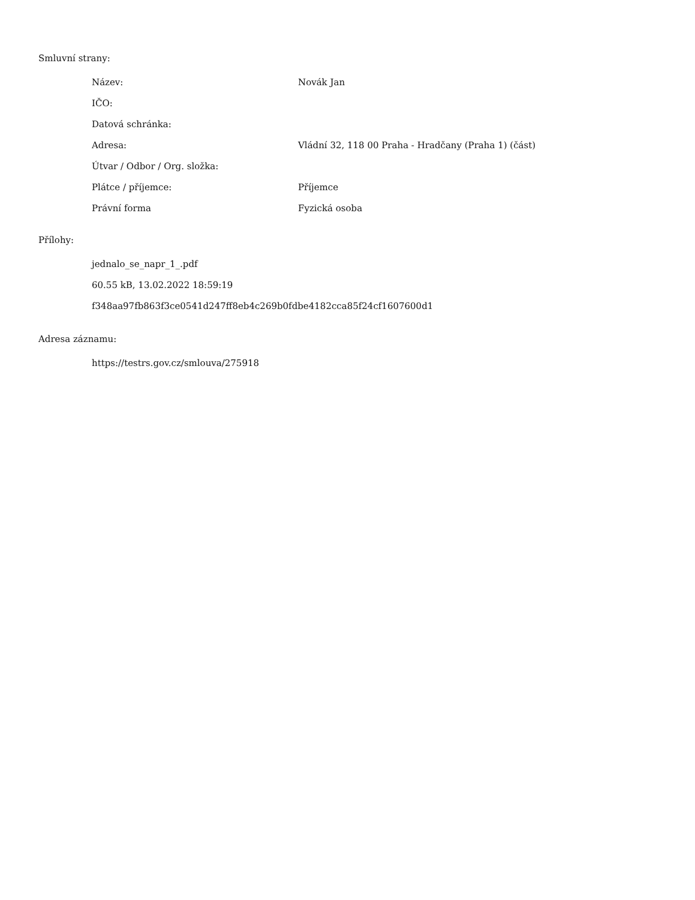Smluvní strany:
| Název: | Novák Jan |
| IČO: | |
| Datová schránka: | |
| Adresa: | Vládní 32, 118 00 Praha - Hradčany (Praha 1) (část) |
| Útvar / Odbor / Org. složka: | |
| Plátce / příjemce: | Příjemce |
| Právní forma | Fyzická osoba |
Přílohy:
jednalo_se_napr_1_.pdf
60.55 kB, 13.02.2022 18:59:19
f348aa97fb863f3ce0541d247ff8eb4c269b0fdbe4182cca85f24cf1607600d1
Adresa záznamu:
https://testrs.gov.cz/smlouva/275918